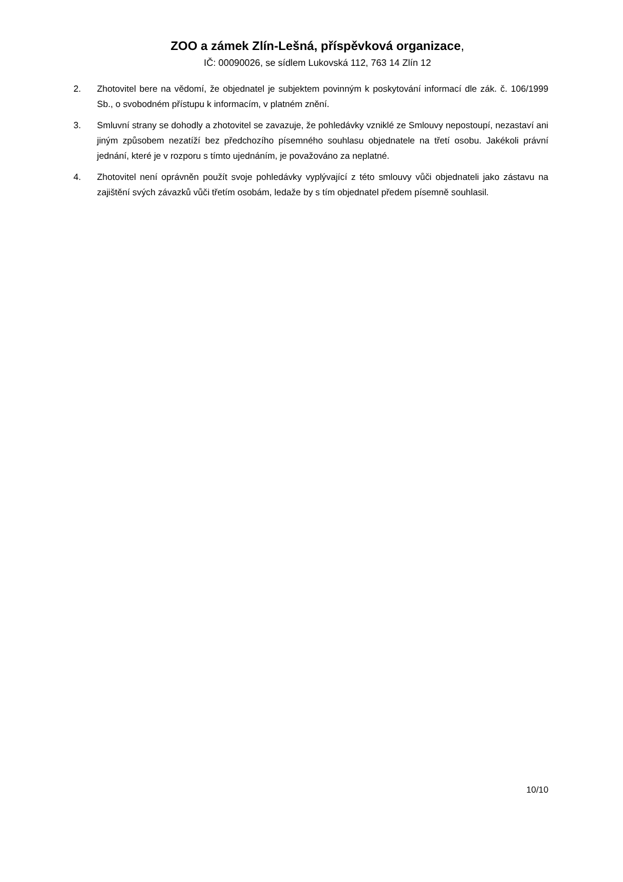ZOO a zámek Zlín-Lešná, příspěvková organizace,
IČ: 00090026, se sídlem Lukovská 112, 763 14 Zlín 12
2. Zhotovitel bere na vědomí, že objednatel je subjektem povinným k poskytování informací dle zák. č. 106/1999 Sb., o svobodném přístupu k informacím, v platném znění.
3. Smluvní strany se dohodly a zhotovitel se zavazuje, že pohledávky vzniklé ze Smlouvy nepostoupí, nezastaví ani jiným způsobem nezatíží bez předchozího písemného souhlasu objednatele na třetí osobu. Jakékoli právní jednání, které je v rozporu s tímto ujednáním, je považováno za neplatné.
4. Zhotovitel není oprávněn použít svoje pohledávky vyplývající z této smlouvy vůči objednateli jako zástavu na zajištění svých závazků vůči třetím osobám, ledaže by s tím objednatel předem písemně souhlasil.
10/10